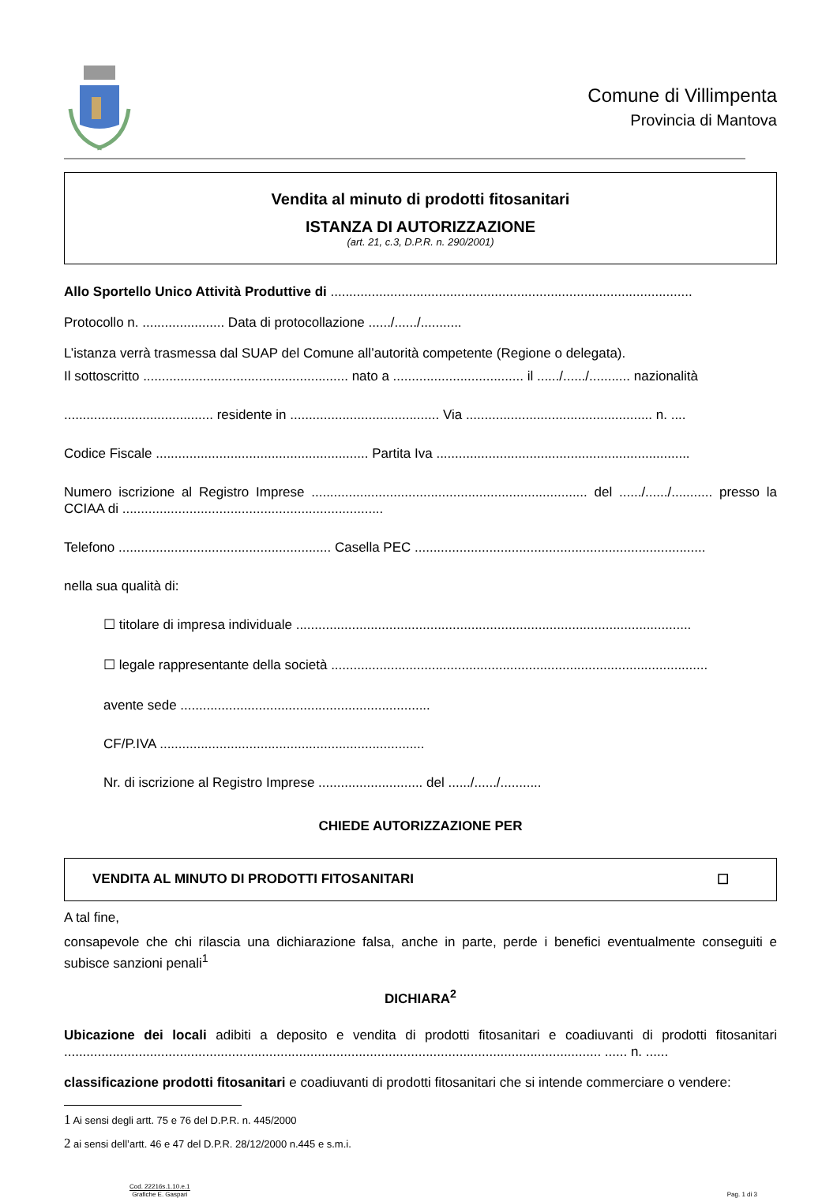Comune di Villimpenta
Provincia di Mantova
Vendita al minuto di prodotti fitosanitari
ISTANZA DI AUTORIZZAZIONE
(art. 21, c.3, D.P.R. n. 290/2001)
Allo Sportello Unico Attività Produttive di .................................................................................................
Protocollo n. ...................... Data di protocollazione ....../....../...........
L’istanza verrà trasmessa dal SUAP del Comune all’autorità competente (Regione o delegata).
Il sottoscritto ....................................................... nato a ................................... il ....../....../........... nazionalità
........................................ residente in ........................................ Via .................................................. n. ....
Codice Fiscale ......................................................... Partita Iva ....................................................................
Numero iscrizione al Registro Imprese .......................................................................... del ....../....../........... presso la CCIAA di ......................................................................
Telefono ......................................................... Casella PEC ..............................................................................
nella sua qualità di:
☐ titolare di impresa individuale ..........................................................................................................
☐ legale rappresentante della società .....................................................................................................
avente sede ...................................................................
CF/P.IVA .......................................................................
Nr. di iscrizione al Registro Imprese ............................ del ....../....../...........
CHIEDE AUTORIZZAZIONE PER
VENDITA AL MINUTO DI PRODOTTI FITOSANITARI ☐
A tal fine,
consapevole che chi rilascia una dichiarazione falsa, anche in parte, perde i benefici eventualmente conseguiti e subisce sanzioni penali<sup>1</sup>
DICHIARA<sup>2</sup>
Ubicazione dei locali adibiti a deposito e vendita di prodotti fitosanitari e coadiuvanti di prodotti fitosanitari ................................................................................................................................................ ...... n. ......
classificazione prodotti fitosanitari e coadiuvanti di prodotti fitosanitari che si intende commerciare o vendere:
1 Ai sensi degli artt. 75 e 76 del D.P.R. n. 445/2000
2 ai sensi dell’artt. 46 e 47 del D.P.R. 28/12/2000 n.445 e s.m.i.
Cod. 22216s.1.10.e.1
Grafiche E. Gaspari
Pag. 1 di 3